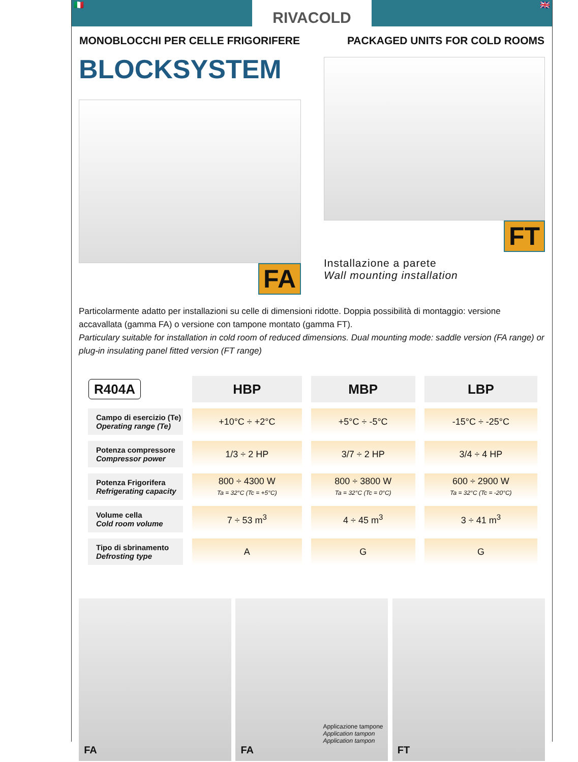🇮🇹
RIVACOLD
🇬🇧
MONOBLOCCHI PER CELLE FRIGORIFERE PACKAGED UNITS FOR COLD ROOMS
BLOCKSYSTEM
FA
FT
Installazione a parete
Wall mounting installation
Particolarmente adatto per installazioni su celle di dimensioni ridotte. Doppia possibilità di montaggio: versione accavallata (gamma FA) o versione con tampone montato (gamma FT).
Particulary suitable for installation in cold room of reduced dimensions. Dual mounting mode: saddle version (FA range) or plug-in insulating panel fitted version (FT range)
| R404A | HBP | MBP | LBP |
| --- | --- | --- | --- |
| Campo di esercizio (Te) Operating range (Te) | +10°C ÷ +2°C | +5°C ÷ -5°C | -15°C ÷ -25°C |
| Potenza compressore Compressor power | 1/3 ÷ 2 HP | 3/7 ÷ 2 HP | 3/4 ÷ 4 HP |
| Potenza Frigorifera Refrigerating capacity | 800 ÷ 4300 W Ta = 32°C (Tc = +5°C) | 800 ÷ 3800 W Ta = 32°C (Tc = 0°C) | 600 ÷ 2900 W Ta = 32°C (Tc = -20°C) |
| Volume cella Cold room volume | 7 ÷ 53 m<sup>3</sup> | 4 ÷ 45 m<sup>3</sup> | 3 ÷ 41 m<sup>3</sup> |
| Tipo di sbrinamento Defrosting type | A | G | G |
FA
Applicazione tampone
Application tampon
Application tampon
FA
FT